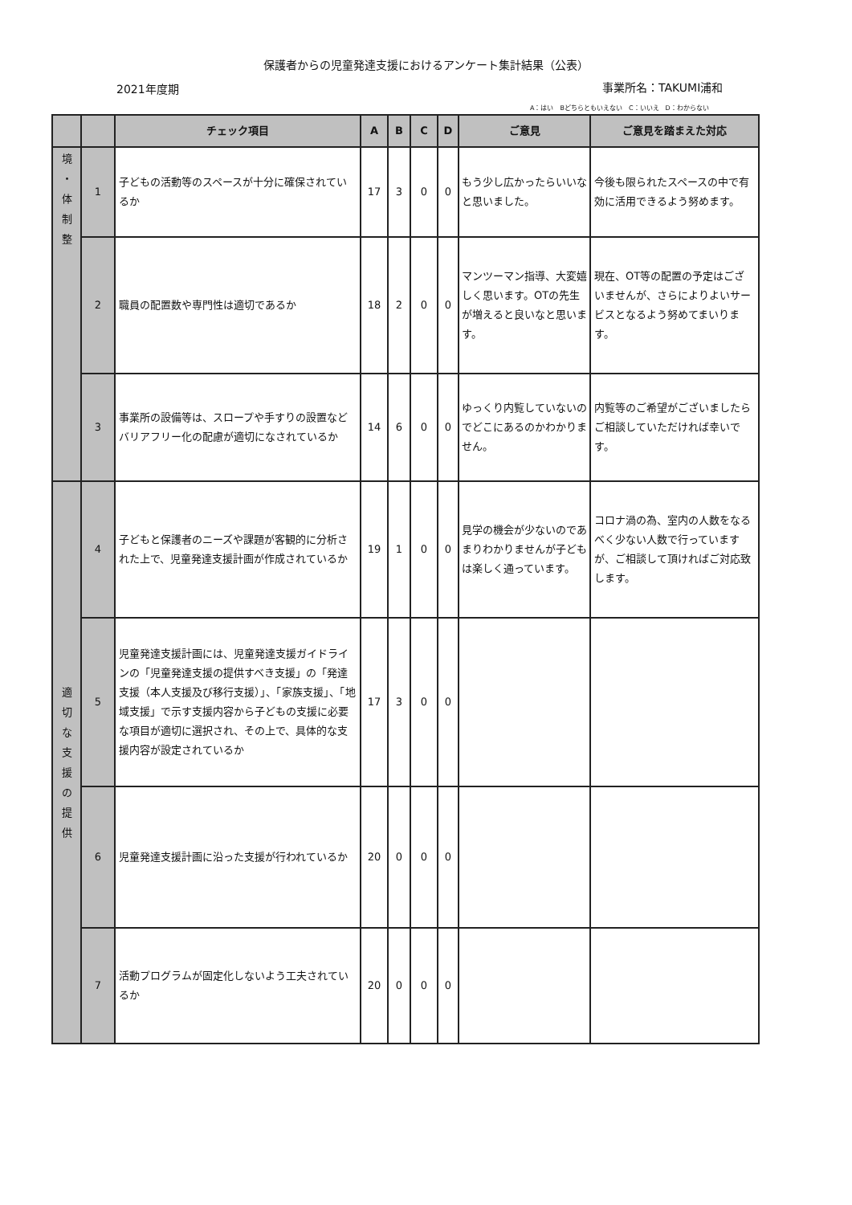保護者からの児童発達支援におけるアンケート集計結果（公表）
2021年度期 事業所名：TAKUMI浦和
A：はい　Bどちらともいえない　C：いいえ　D：わからない
| | | チェック項目 | A | B | C | D | ご意見 | ご意見を踏まえた対応 |
| --- | --- | --- | --- | --- | --- | --- | --- | --- |
| 境 ・ 体 制 整 | 1 | 子どもの活動等のスペースが十分に確保されているか | 17 | 3 | 0 | 0 | もう少し広かったらいいなと思いました。 | 今後も限られたスペースの中で有効に活用できるよう努めます。 |
| | 2 | 職員の配置数や専門性は適切であるか | 18 | 2 | 0 | 0 | マンツーマン指導、大変嬉しく思います。OTの先生が増えると良いなと思います。 | 現在、OT等の配置の予定はございませんが、さらによりよいサービスとなるよう努めてまいります。 |
| | 3 | 事業所の設備等は、スロープや手すりの設置などバリアフリー化の配慮が適切になされているか | 14 | 6 | 0 | 0 | ゆっくり内覧していないのでどこにあるのかわかりません。 | 内覧等のご希望がございましたらご相談していただければ幸いです。 |
| 適 切 な 支 援 の 提 供 | 4 | 子どもと保護者のニーズや課題が客観的に分析された上で、児童発達支援計画が作成されているか | 19 | 1 | 0 | 0 | 見学の機会が少ないのであまりわかりませんが子どもは楽しく通っています。 | コロナ渦の為、室内の人数をなるべく少ない人数で行っていますが、ご相談して頂ければご対応致します。 |
| | 5 | 児童発達支援計画には、児童発達支援ガイドラインの「児童発達支援の提供すべき支援」の「発達支援（本人支援及び移行支援）」、「家族支援」、「地域支援」で示す支援内容から子どもの支援に必要な項目が適切に選択され、その上で、具体的な支援内容が設定されているか | 17 | 3 | 0 | 0 | | |
| | 6 | 児童発達支援計画に沿った支援が行われているか | 20 | 0 | 0 | 0 | | |
| | 7 | 活動プログラムが固定化しないよう工夫されているか | 20 | 0 | 0 | 0 | | |